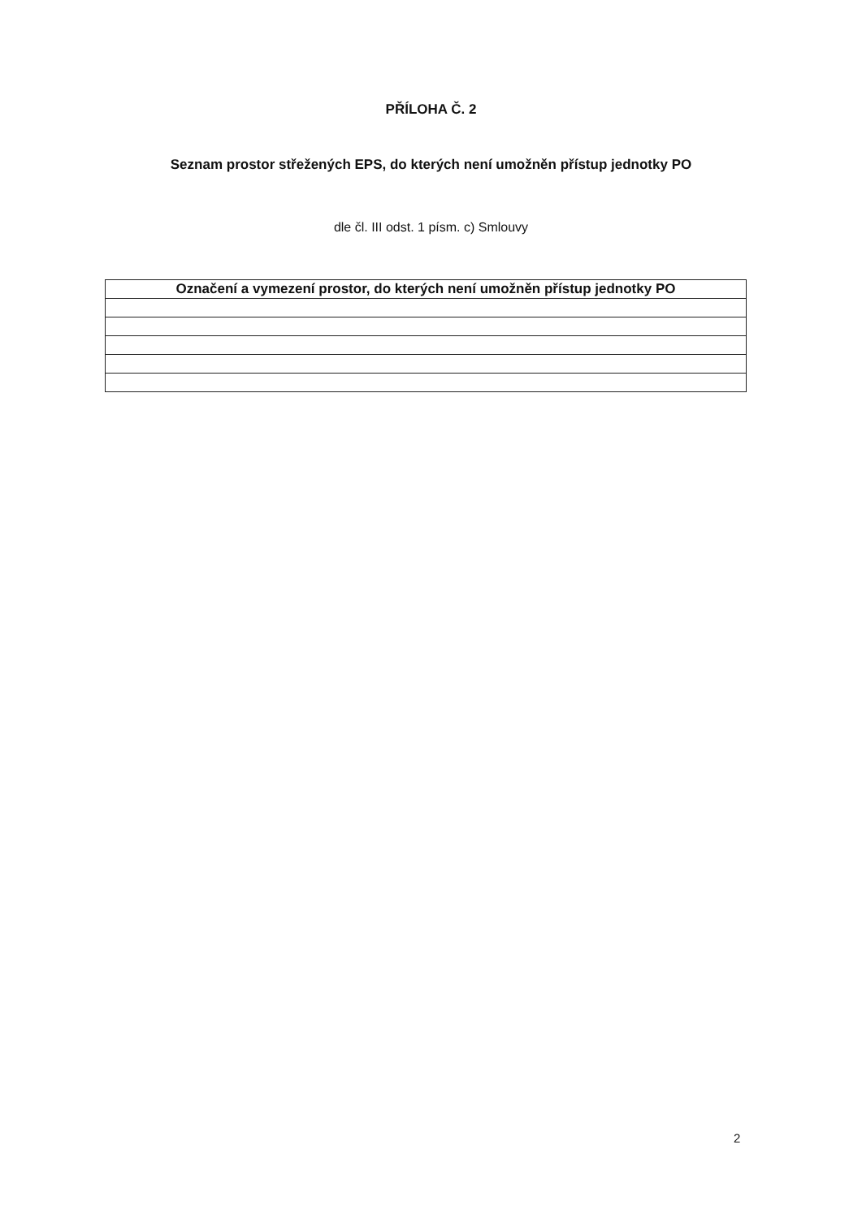PŘÍLOHA Č. 2
Seznam prostor střežených EPS, do kterých není umožněn přístup jednotky PO
dle čl. III odst. 1 písm. c) Smlouvy
| Označení a vymezení prostor, do kterých není umožněn přístup jednotky PO |
| --- |
2